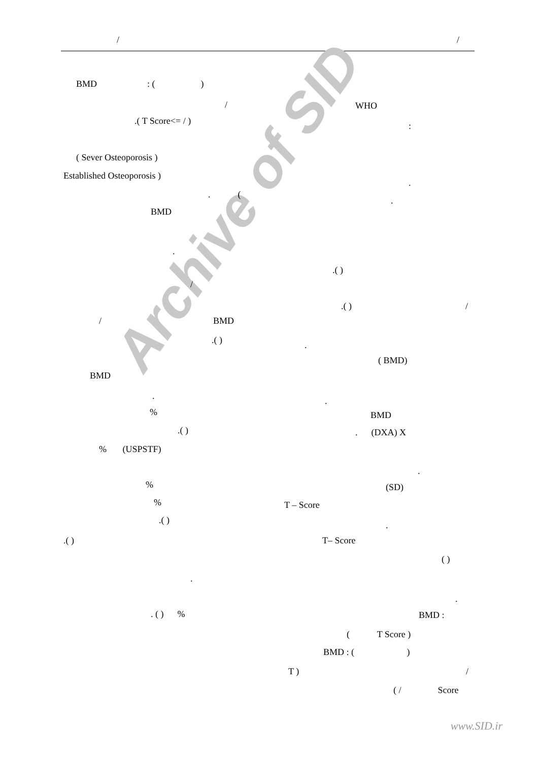Archive of SID
/ /
BMD : ( )
/ WHO
.( T Score<= / ) :
( Sever Osteoporosis )
Established Osteoporosis )
.
. (
.
BMD
.
.( )
/
.( ) /
/ BMD
.( ) .
( BMD)
BMD
. .
% BMD
.( ) . (DXA) X
% (USPSTF)
.
% (SD)
% T – Score
.( ) .
.( ) T– Score
( )
.
.
. ( ) % BMD :
( T Score )
BMD : ( )
T ) /
( / Score
www.SID.ir